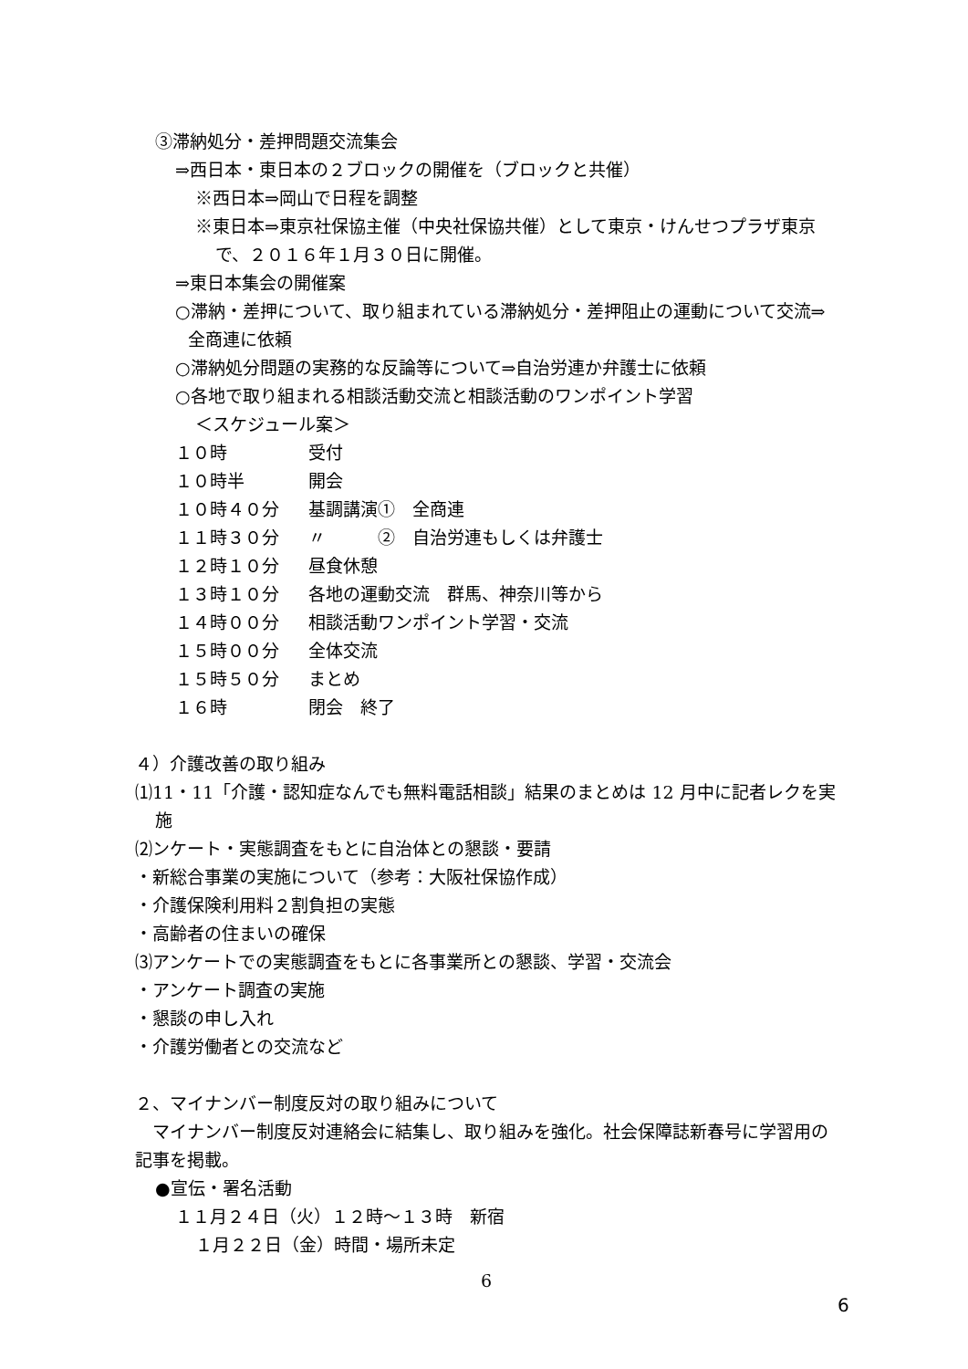③滞納処分・差押問題交流集会
⇒西日本・東日本の２ブロックの開催を（ブロックと共催）
※西日本⇒岡山で日程を調整
※東日本⇒東京社保協主催（中央社保協共催）として東京・けんせつプラザ東京で、２０１６年１月３０日に開催。
⇒東日本集会の開催案
○滞納・差押について、取り組まれている滞納処分・差押阻止の運動について交流⇒全商連に依頼
○滞納処分問題の実務的な反論等について⇒自治労連か弁護士に依頼
○各地で取り組まれる相談活動交流と相談活動のワンポイント学習
＜スケジュール案＞
| １０時 | 受付 |
| １０時半 | 開会 |
| １０時４０分 | 基調講演① 全商連 |
| １１時３０分 | 〃 ② 自治労連もしくは弁護士 |
| １２時１０分 | 昼食休憩 |
| １３時１０分 | 各地の運動交流 群馬、神奈川等から |
| １４時００分 | 相談活動ワンポイント学習・交流 |
| １５時００分 | 全体交流 |
| １５時５０分 | まとめ |
| １６時 | 閉会 終了 |
４）介護改善の取り組み
⑴11・11「介護・認知症なんでも無料電話相談」結果のまとめは 12 月中に記者レクを実施
⑵ンケート・実態調査をもとに自治体との懇談・要請
・新総合事業の実施について（参考：大阪社保協作成）
・介護保険利用料２割負担の実態
・高齢者の住まいの確保
⑶アンケートでの実態調査をもとに各事業所との懇談、学習・交流会
・アンケート調査の実施
・懇談の申し入れ
・介護労働者との交流など
２、マイナンバー制度反対の取り組みについて
　マイナンバー制度反対連絡会に結集し、取り組みを強化。社会保障誌新春号に学習用の記事を掲載。
●宣伝・署名活動
１１月２４日（火）１２時～１３時　新宿
１月２２日（金）時間・場所未定
6
6